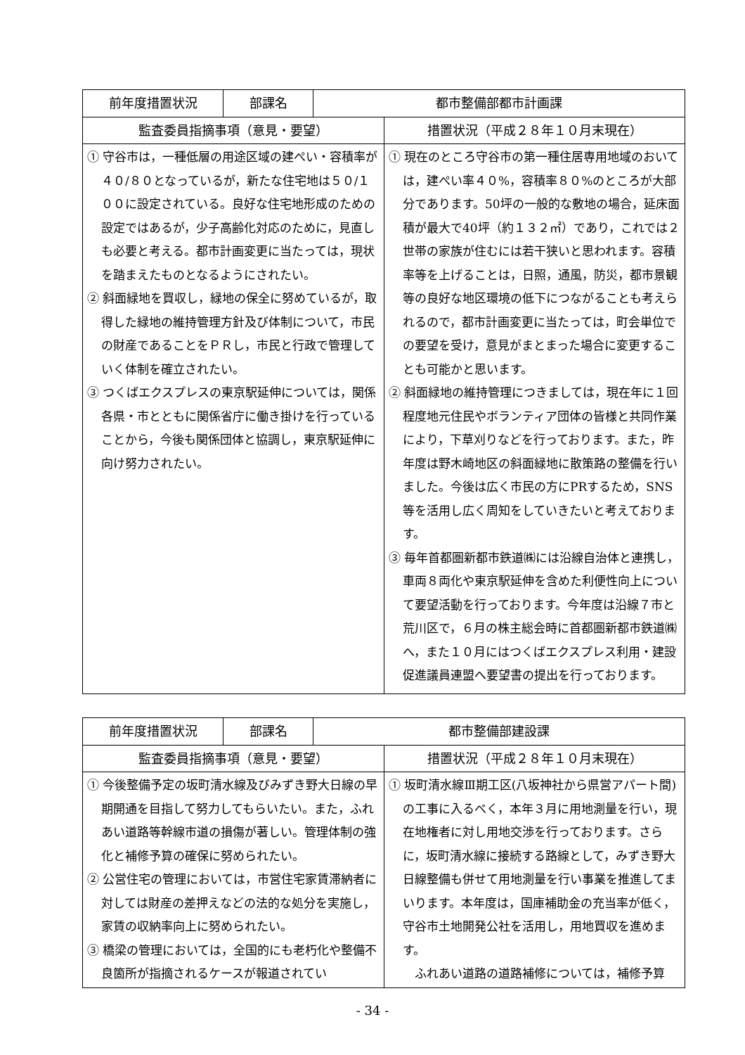| 前年度措置状況 | 部課名 | 都市整備部都市計画課 | |
| 監査委員指摘事項（意見・要望） | | | 措置状況（平成２８年１０月末現在） |
| ① 守谷市は，一種低層の用途区域の建ぺい・容積率が４０/８０となっているが，新たな住宅地は５０/１００に設定されている。良好な住宅地形成のための設定ではあるが，少子高齢化対応のために，見直しも必要と考える。都市計画変更に当たっては，現状を踏まえたものとなるようにされたい。 ② 斜面緑地を買収し，緑地の保全に努めているが，取得した緑地の維持管理方針及び体制について，市民の財産であることをＰＲし，市民と行政で管理していく体制を確立されたい。 ③ つくばエクスプレスの東京駅延伸については，関係各県・市とともに関係省庁に働き掛けを行っていることから，今後も関係団体と協調し，東京駅延伸に向け努力されたい。 | | | ① 現在のところ守谷市の第一種住居専用地域のおいては，建ぺい率４０%，容積率８０%のところが大部分であります。50坪の一般的な敷地の場合，延床面積が最大で40坪（約１３２㎡）であり，これでは２世帯の家族が住むには若干狭いと思われます。容積率等を上げることは，日照，通風，防災，都市景観等の良好な地区環境の低下につながることも考えられるので，都市計画変更に当たっては，町会単位での要望を受け，意見がまとまった場合に変更することも可能かと思います。 ② 斜面緑地の維持管理につきましては，現在年に１回程度地元住民やボランティア団体の皆様と共同作業により，下草刈りなどを行っております。また，昨年度は野木崎地区の斜面緑地に散策路の整備を行いました。今後は広く市民の方にPRするため，SNS等を活用し広く周知をしていきたいと考えております。 ③ 毎年首都圏新都市鉄道㈱には沿線自治体と連携し，車両８両化や東京駅延伸を含めた利便性向上について要望活動を行っております。今年度は沿線７市と荒川区で，６月の株主総会時に首都圏新都市鉄道㈱へ，また１０月にはつくばエクスプレス利用・建設促進議員連盟へ要望書の提出を行っております。 |
| 前年度措置状況 | 部課名 | 都市整備部建設課 | |
| 監査委員指摘事項（意見・要望） | | | 措置状況（平成２８年１０月末現在） |
| ① 今後整備予定の坂町清水線及びみずき野大日線の早期開通を目指して努力してもらいたい。また，ふれあい道路等幹線市道の損傷が著しい。管理体制の強化と補修予算の確保に努められたい。 ② 公営住宅の管理においては，市営住宅家賃滞納者に対しては財産の差押えなどの法的な処分を実施し，家賃の収納率向上に努められたい。 ③ 橋梁の管理においては，全国的にも老朽化や整備不良箇所が指摘されるケースが報道されてい | | | ① 坂町清水線Ⅲ期工区(八坂神社から県営アパート間)の工事に入るべく，本年３月に用地測量を行い，現在地権者に対し用地交渉を行っております。さらに，坂町清水線に接続する路線として，みずき野大日線整備も併せて用地測量を行い事業を推進してまいります。本年度は，国庫補助金の充当率が低く，守谷市土地開発公社を活用し，用地買収を進めます。 ふれあい道路の道路補修については，補修予算 |
- 34 -